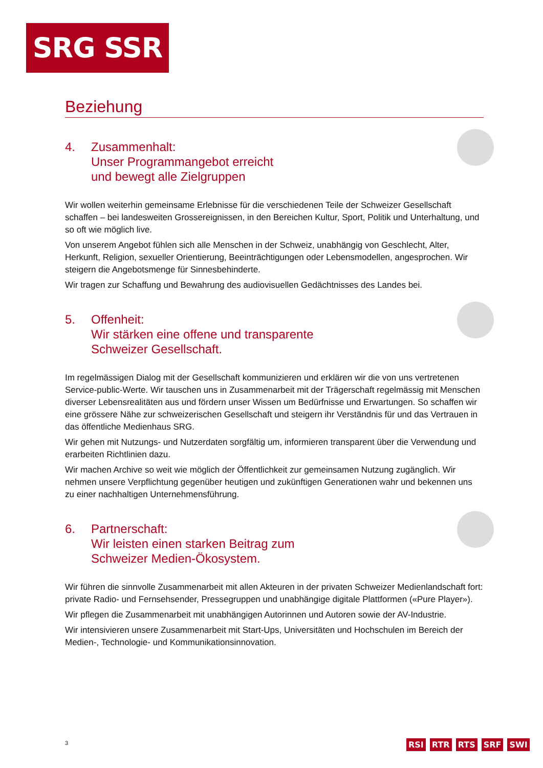SRG SSR
Beziehung
4. Zusammenhalt:
Unser Programmangebot erreicht
und bewegt alle Zielgruppen
Wir wollen weiterhin gemeinsame Erlebnisse für die verschiedenen Teile der Schweizer Gesellschaft schaffen – bei landesweiten Grossereignissen, in den Bereichen Kultur, Sport, Politik und Unterhaltung, und so oft wie möglich live.
Von unserem Angebot fühlen sich alle Menschen in der Schweiz, unabhängig von Geschlecht, Alter, Herkunft, Religion, sexueller Orientierung, Beeinträchtigungen oder Lebensmodellen, angesprochen. Wir steigern die Angebotsmenge für Sinnesbehinderte.
Wir tragen zur Schaffung und Bewahrung des audiovisuellen Gedächtnisses des Landes bei.
5. Offenheit:
Wir stärken eine offene und transparente
Schweizer Gesellschaft.
Im regelmässigen Dialog mit der Gesellschaft kommunizieren und erklären wir die von uns vertretenen Service-public-Werte. Wir tauschen uns in Zusammenarbeit mit der Trägerschaft regelmässig mit Menschen diverser Lebensrealitäten aus und fördern unser Wissen um Bedürfnisse und Erwartungen. So schaffen wir eine grössere Nähe zur schweizerischen Gesellschaft und steigern ihr Verständnis für und das Vertrauen in das öffentliche Medienhaus SRG.
Wir gehen mit Nutzungs- und Nutzerdaten sorgfältig um, informieren transparent über die Verwendung und erarbeiten Richtlinien dazu.
Wir machen Archive so weit wie möglich der Öffentlichkeit zur gemeinsamen Nutzung zugänglich. Wir nehmen unsere Verpflichtung gegenüber heutigen und zukünftigen Generationen wahr und bekennen uns zu einer nachhaltigen Unternehmensführung.
6. Partnerschaft:
Wir leisten einen starken Beitrag zum
Schweizer Medien-Ökosystem.
Wir führen die sinnvolle Zusammenarbeit mit allen Akteuren in der privaten Schweizer Medienlandschaft fort: private Radio- und Fernsehsender, Pressegruppen und unabhängige digitale Plattformen («Pure Player»).
Wir pflegen die Zusammenarbeit mit unabhängigen Autorinnen und Autoren sowie der AV-Industrie.
Wir intensivieren unsere Zusammenarbeit mit Start-Ups, Universitäten und Hochschulen im Bereich der Medien-, Technologie- und Kommunikationsinnovation.
3 RSI RTR RTS SRF SWI